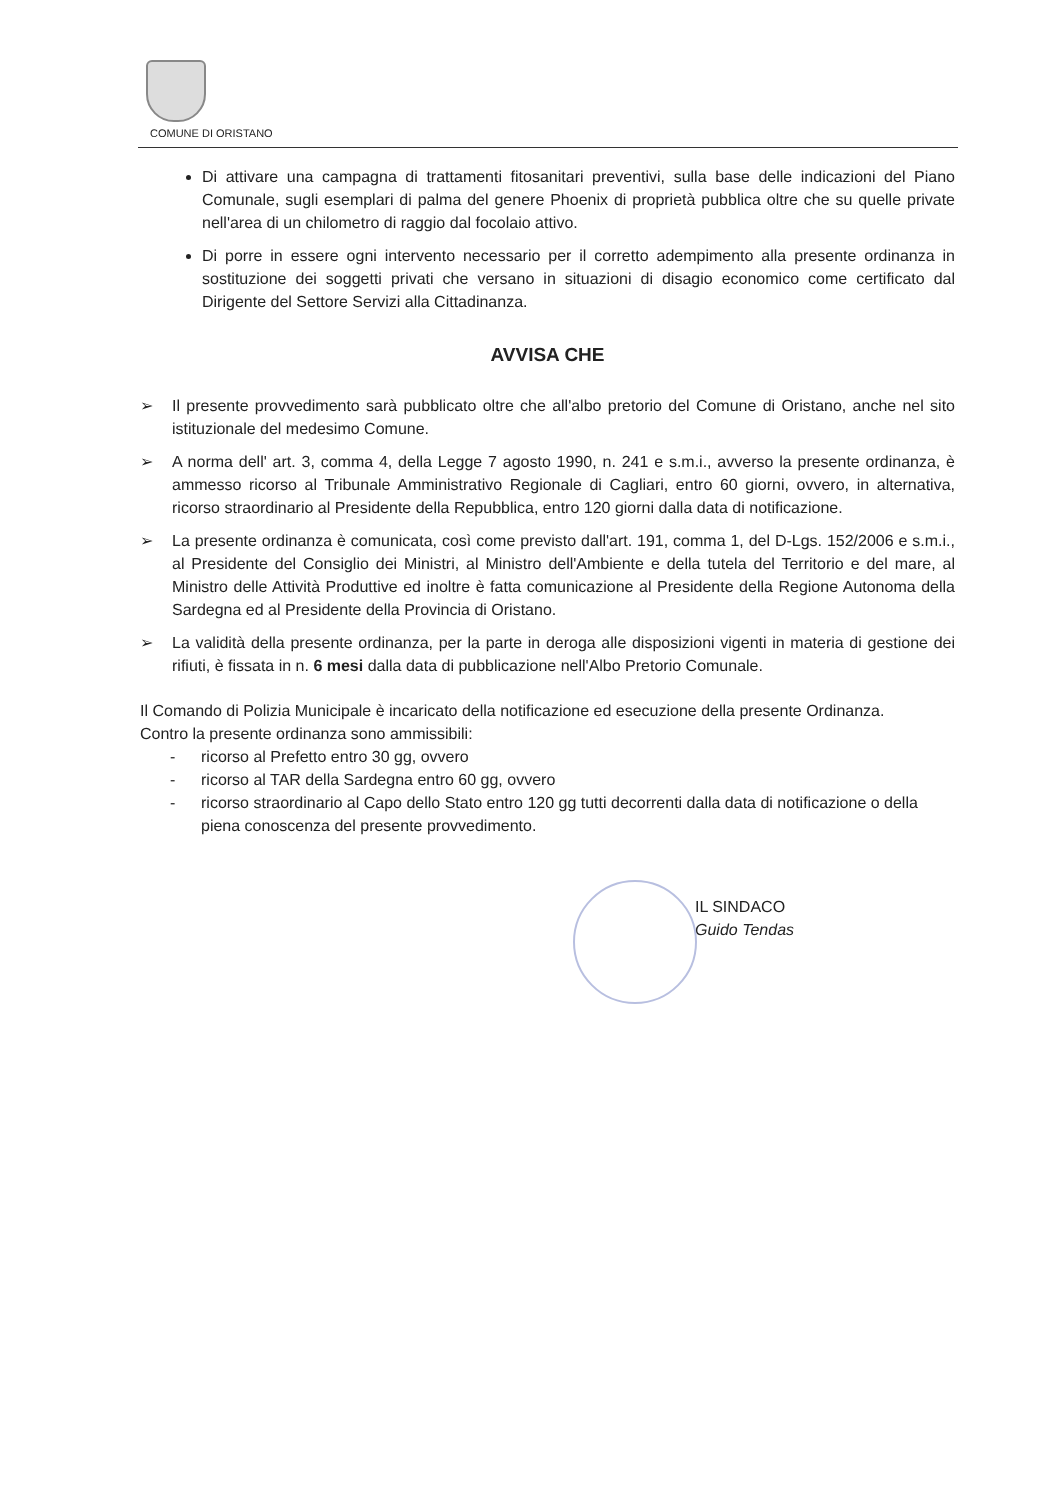COMUNE DI ORISTANO
Di attivare una campagna di trattamenti fitosanitari preventivi, sulla base delle indicazioni del Piano Comunale, sugli esemplari di palma del genere Phoenix di proprietà pubblica oltre che su quelle private nell'area di un chilometro di raggio dal focolaio attivo.
Di porre in essere ogni intervento necessario per il corretto adempimento alla presente ordinanza in sostituzione dei soggetti privati che versano in situazioni di disagio economico come certificato dal Dirigente del Settore Servizi alla Cittadinanza.
AVVISA CHE
➢ Il presente provvedimento sarà pubblicato oltre che all'albo pretorio del Comune di Oristano, anche nel sito istituzionale del medesimo Comune.
➢ A norma dell' art. 3, comma 4, della Legge 7 agosto 1990, n. 241 e s.m.i., avverso la presente ordinanza, è ammesso ricorso al Tribunale Amministrativo Regionale di Cagliari, entro 60 giorni, ovvero, in alternativa, ricorso straordinario al Presidente della Repubblica, entro 120 giorni dalla data di notificazione.
➢ La presente ordinanza è comunicata, così come previsto dall'art. 191, comma 1, del D-Lgs. 152/2006 e s.m.i., al Presidente del Consiglio dei Ministri, al Ministro dell'Ambiente e della tutela del Territorio e del mare, al Ministro delle Attività Produttive ed inoltre è fatta comunicazione al Presidente della Regione Autonoma della Sardegna ed al Presidente della Provincia di Oristano.
➢ La validità della presente ordinanza, per la parte in deroga alle disposizioni vigenti in materia di gestione dei rifiuti, è fissata in n. 6 mesi dalla data di pubblicazione nell'Albo Pretorio Comunale.
Il Comando di Polizia Municipale è incaricato della notificazione ed esecuzione della presente Ordinanza.
Contro la presente ordinanza sono ammissibili:
- ricorso al Prefetto entro 30 gg, ovvero
- ricorso al TAR della Sardegna entro 60 gg, ovvero
- ricorso straordinario al Capo dello Stato entro 120 gg tutti decorrenti dalla data di notificazione o della piena conoscenza del presente provvedimento.
IL SINDACO
Guido Tendas